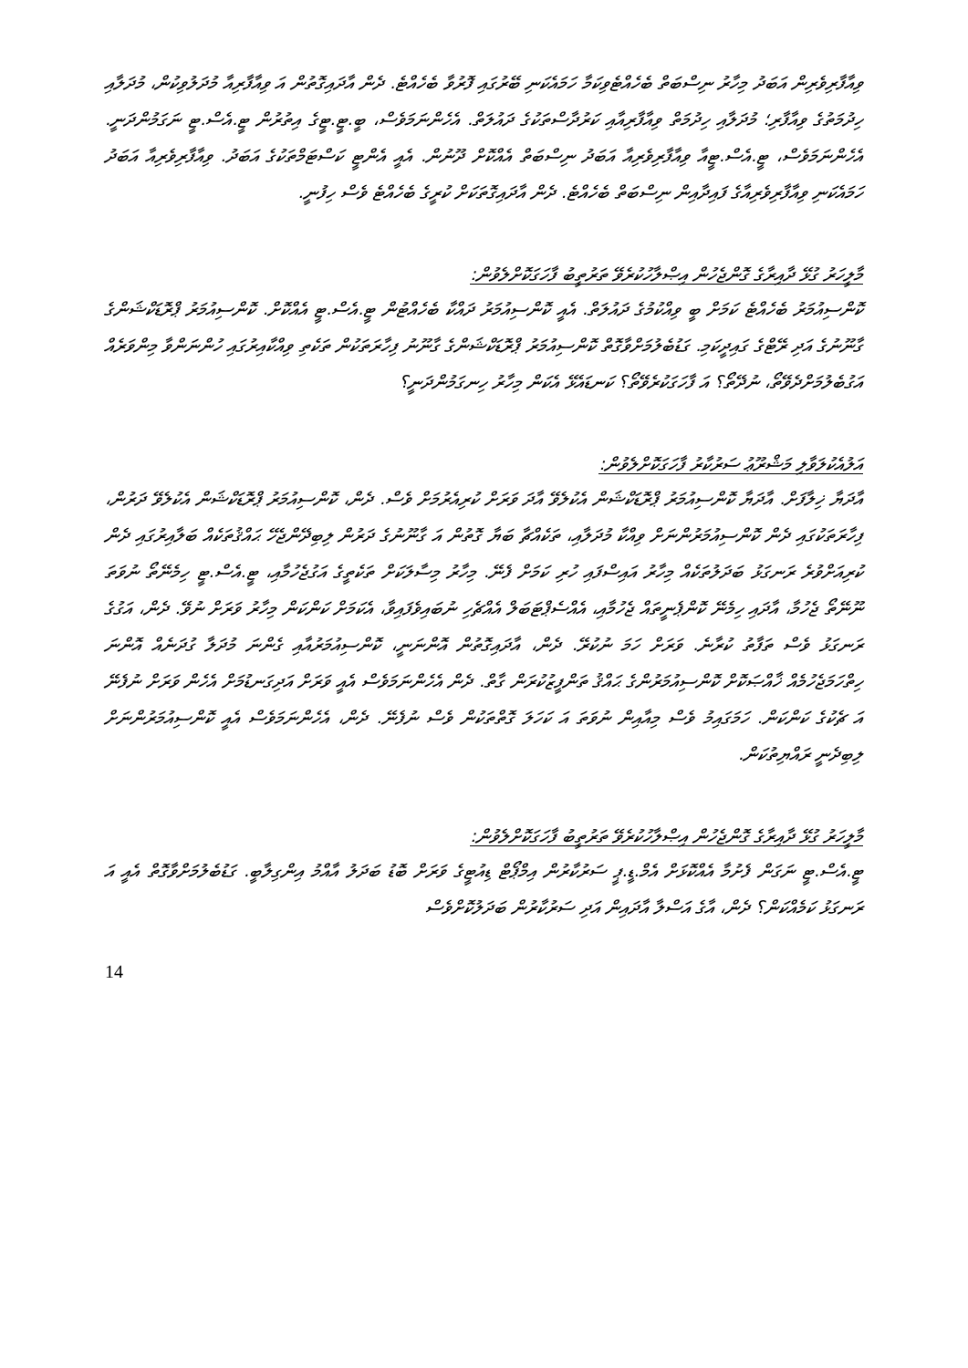ވިއާފާރިވެރިން އަބަދު މިހާރު ނިސްބަތް ބެހެއްޓެވިކަމާ ހަމައެކަނި ބޭރުގައި ފޮރުވާ ބެހެއްޓެ. ދެން އާދައިގޮތުން އަ ވިއާފާރިއާ މުދަލުވިކުން، މުދަލާއި ހިދުމަތުގެ ވިއާފާރި؛ މުދަލާއި ހިދުމަތް ވިއާފާރިއާއި ކަރުދާސްތަކުގެ ދައުލަތް. އެހެންނަމަވެސް، ބީ.ޓީ.ޓީގެ އިތުރުން ޓީ.އެސް.ޓީ ނަގަމުންދަނީ. އެހެންނަމަވެސް، ޓީ.އެސް.ޓީއާ ވިއާފާރިވެރިއާ އަބަދު ނިސްބަތް އެއްކޮށް ދޫނުން. އެއީ އެންޓީ ކަސްޓަމްތަކުގެ އަބަދު. ވިއާފާރިވެރިއާ އަބަދު ހަމައެކަނި ވިއާފާރިވެރިއާގެ ފައިދާއިން ނިސްބަތް ބެހެއްޓެ. ދެން އާދައިގޮތަކަށް ކުރީގެ ބެހެއްޓެ ވެސް ހިފުނީ.
މާލީހަރު ގުޅޭ ދާއިރާގެ ގޮންޖެހުން އިޞްލާހުކުރެވޭ ތަރުތީބު ފާހަގަކޮށްލެވުން:
ކޮންސިއުމަރު ބެހެއްޓެ ކަމަށް ބީ ވިއްކުމުގެ ދައުލަތް. އެއީ ކޮންސިއުމަރު ދައްކާ ބެހެއްޓުން ޓީ.އެސް.ޓީ އެއްކޮށް. ކޮންސިއުމަރު ޕްރޮޑަކްޝަންގެ ގާނޫނުގެ އަދި ރޭޓްގެ ގައިދީކަމި. ގަޑުބެލުމަށްވާގޮތް ކޮންސިއުމަރު ޕްރޮޑަކްޝަންގެ ގާނޫނު ފިހާރަތަކުން ތަކެތި ވިއްކާއިރުގައި ހުންނަންވާ މިންވަރެއް އަގުބެލުމަށްދެވޭތޯ، ނުދޭތޯ؟ އަ ފާހަގަކުރެވޭތޯ؟ ކަނޑައެޅޭ އެކަން މިހާރު ހިނގަމުންދަނީ؟
އަލުއެކުލަވާލި މަޝްރޫޢު ސަރުކާރު ފާހަގަކޮށްލެވުން:
އާދަޔާ ޚިލާފަށް. އާދަޔާ ކޮންސިއުމަރު ޕްރޮޑަކްޝަން އެކުލެވޭ އާދަ ވަރަށް ކުރިއެރުމަށް ވެސް. ދެން، ކޮންސިއުމަރު ޕްރޮޑަކްޝަން އެކުލެވޭ ދަރުން، ފިހާރަތަކުގައި ދެން ކޮންސިއުމަރުންނަށް ވިއްކާ މުދަލާއި، ތަކެއްޗާ ބަޔާ ގޮތުން އަ ގާނޫނުގެ ދަރުން ލިބިދޭންޖެހޭ ޙައްޤުތަކެއް ބަލާއިރުގައި ދެން ކުރިއަށްވުރެ ރަނގަޅު ބަދަލުތަކެއް މިހާރު އައިސްފައި ހުރި ކަމަށް ފެނޭ. މިހާރު މިސާލަކަށް ތަކެތީގެ އަގުޖެހުމާއި، ޓީ.އެސް.ޓީ ހިމެނޭތޯ ނުވަތަ ނޫނޭތޯ ޖެހުމާ، އާދައި ހިމެނޭ ކޮންޕެނީތައް ޖެހުމާއި، އެއްސެޕްޓަބަލް އެއްޗެހި ނުބައިވެފައިވާ، އެކަމަށް ކަންކަން މިހާރު ވަރަށް ނުވޭ. ދެން، އަގުގެ ރަނގަޅު ވެސް ތަފާތު ކުރާނެ. ވަރަށް ހަމަ ނުކުރޭ. ދެން، އާދައިގޮތުން އޮންނަނީ، ކޮންސިއުމަރުއާއި ގެންނަ މުދަލާ ގުދަނެއް އޮންނަ ހިތްހަމަޖެހުމެއް ޚާއްޞަކޮށް ކޮންސިއުމަރުންގެ ޙައްޤު ތަންފީޒުކުރަން ގާތް. ދެން އެހެންނަމަވެސް އެއީ ވަރަށް އަދިގަނޑުމަށް އެހެން ވަރަށް ނުފެނޭ އަ ޗެކުގެ ކަންކަން. ހަމަގައިމު ވެސް މިއާއިން ނުވަތަ އަ ކަހަލަ ގޮތްތަކުން ވެސް ނުފެނޭ. ދެން، އެހެންނަމަވެސް އެއީ ކޮންސިއުމަރުންނަށް ލިބިދެނީ ރައްޔިތުކަން.
މާލީހަރު ގުޅޭ ދާއިރާގެ ގޮންޖެހުން އިޞްލާހުކުރެވޭ ތަރުތީބު ފާހަގަކޮށްލެވުން:
ޓީ.އެސް.ޓީ ނަގަން ފެށުމާ އެއްކޮޅަށް އެމް.ޑީ.ޕީ ސަރުކާރުން އިމްޕޯޓް ޑިއުޓީގެ ވަރަށް ބޮޑު ބަދަލު އާއްމު އިންގިލާބީ. ގަޑުބެލުމަށްވާގޮތް އެއީ އަ ރަނގަޅު ކަމެއްކަން؟ ދެން، އާގެ އަސްލާ އާދައިން އަދި ސަރުކާރުން ބަދަލުކޮށްވެސް
14